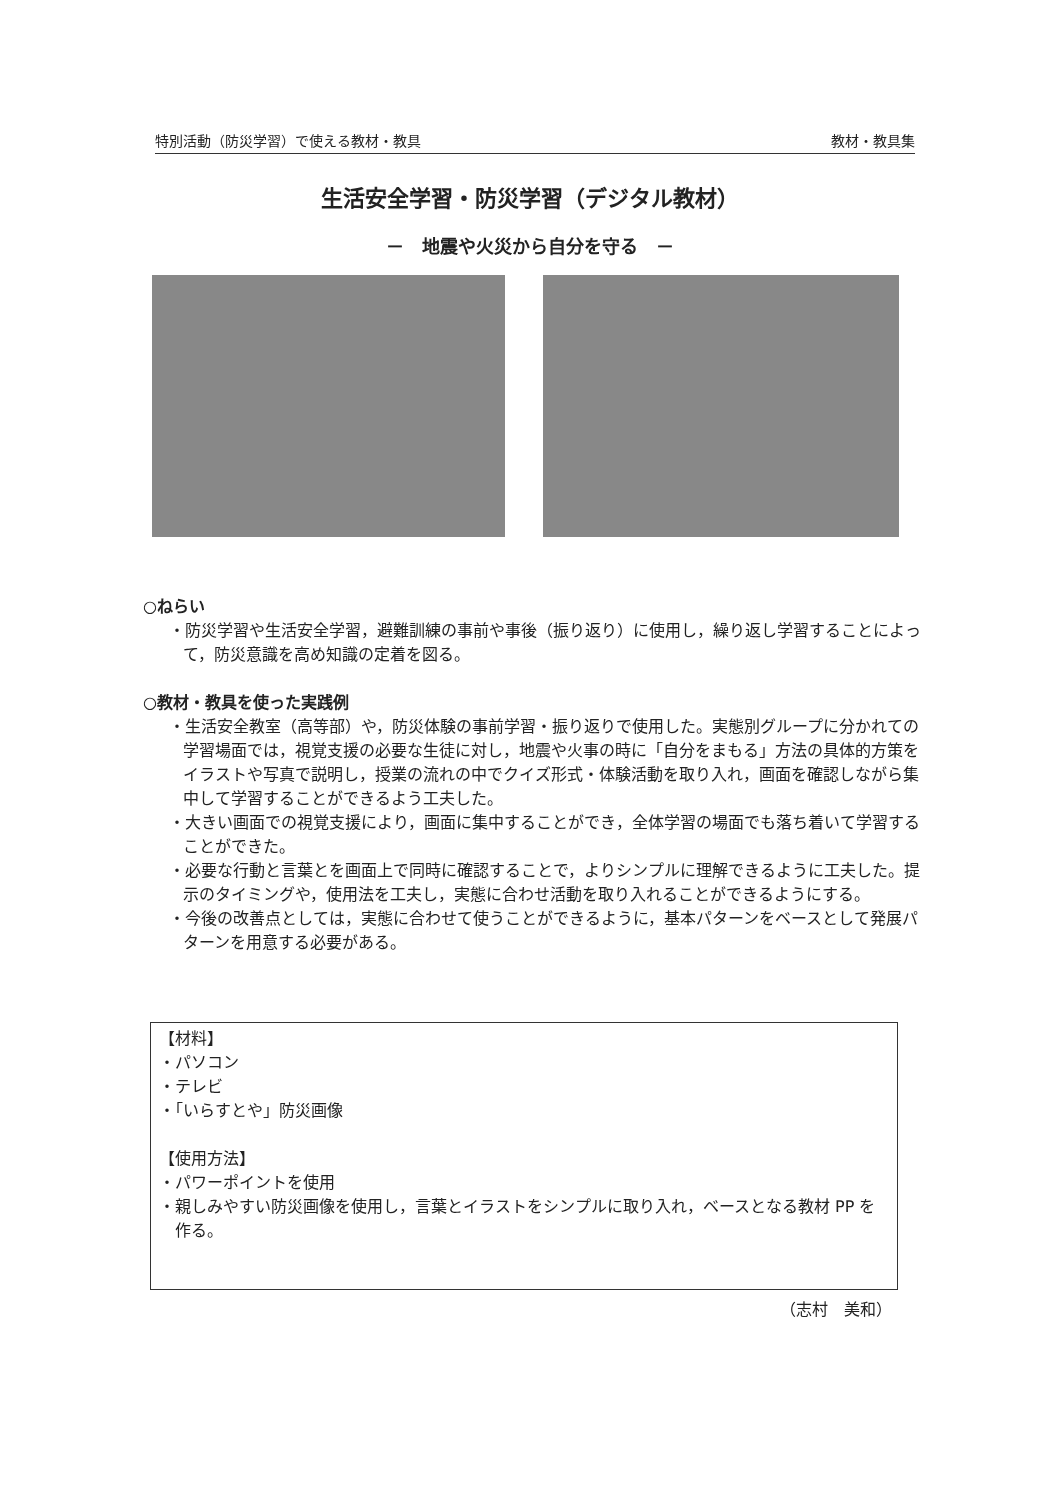特別活動（防災学習）で使える教材・教具 教材・教具集
生活安全学習・防災学習（デジタル教材）
－　地震や火災から自分を守る　－
○ねらい
・防災学習や生活安全学習，避難訓練の事前や事後（振り返り）に使用し，繰り返し学習することによって，防災意識を高め知識の定着を図る。
○教材・教具を使った実践例
・生活安全教室（高等部）や，防災体験の事前学習・振り返りで使用した。実態別グループに分かれての学習場面では，視覚支援の必要な生徒に対し，地震や火事の時に「自分をまもる」方法の具体的方策をイラストや写真で説明し，授業の流れの中でクイズ形式・体験活動を取り入れ，画面を確認しながら集中して学習することができるよう工夫した。
・大きい画面での視覚支援により，画面に集中することができ，全体学習の場面でも落ち着いて学習することができた。
・必要な行動と言葉とを画面上で同時に確認することで，よりシンプルに理解できるように工夫した。提示のタイミングや，使用法を工夫し，実態に合わせ活動を取り入れることができるようにする。
・今後の改善点としては，実態に合わせて使うことができるように，基本パターンをベースとして発展パターンを用意する必要がある。
【材料】
・パソコン
・テレビ
・「いらすとや」防災画像
【使用方法】
・パワーポイントを使用
・親しみやすい防災画像を使用し，言葉とイラストをシンプルに取り入れ，ベースとなる教材 PP を作る。
（志村　美和）